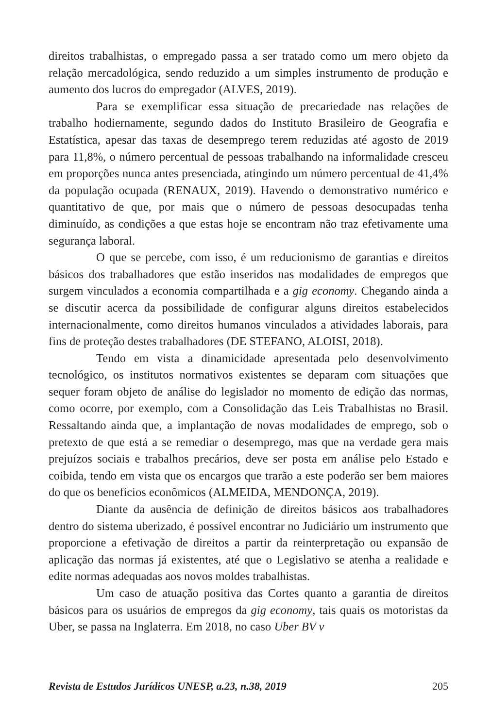direitos trabalhistas, o empregado passa a ser tratado como um mero objeto da relação mercadológica, sendo reduzido a um simples instrumento de produção e aumento dos lucros do empregador (ALVES, 2019).
Para se exemplificar essa situação de precariedade nas relações de trabalho hodiernamente, segundo dados do Instituto Brasileiro de Geografia e Estatística, apesar das taxas de desemprego terem reduzidas até agosto de 2019 para 11,8%, o número percentual de pessoas trabalhando na informalidade cresceu em proporções nunca antes presenciada, atingindo um número percentual de 41,4% da população ocupada (RENAUX, 2019). Havendo o demonstrativo numérico e quantitativo de que, por mais que o número de pessoas desocupadas tenha diminuído, as condições a que estas hoje se encontram não traz efetivamente uma segurança laboral.
O que se percebe, com isso, é um reducionismo de garantias e direitos básicos dos trabalhadores que estão inseridos nas modalidades de empregos que surgem vinculados a economia compartilhada e a gig economy. Chegando ainda a se discutir acerca da possibilidade de configurar alguns direitos estabelecidos internacionalmente, como direitos humanos vinculados a atividades laborais, para fins de proteção destes trabalhadores (DE STEFANO, ALOISI, 2018).
Tendo em vista a dinamicidade apresentada pelo desenvolvimento tecnológico, os institutos normativos existentes se deparam com situações que sequer foram objeto de análise do legislador no momento de edição das normas, como ocorre, por exemplo, com a Consolidação das Leis Trabalhistas no Brasil. Ressaltando ainda que, a implantação de novas modalidades de emprego, sob o pretexto de que está a se remediar o desemprego, mas que na verdade gera mais prejuízos sociais e trabalhos precários, deve ser posta em análise pelo Estado e coibida, tendo em vista que os encargos que trarão a este poderão ser bem maiores do que os benefícios econômicos (ALMEIDA, MENDONÇA, 2019).
Diante da ausência de definição de direitos básicos aos trabalhadores dentro do sistema uberizado, é possível encontrar no Judiciário um instrumento que proporcione a efetivação de direitos a partir da reinterpretação ou expansão de aplicação das normas já existentes, até que o Legislativo se atenha a realidade e edite normas adequadas aos novos moldes trabalhistas.
Um caso de atuação positiva das Cortes quanto a garantia de direitos básicos para os usuários de empregos da gig economy, tais quais os motoristas da Uber, se passa na Inglaterra. Em 2018, no caso Uber BV v
Revista de Estudos Jurídicos UNESP, a.23, n.38, 2019 205